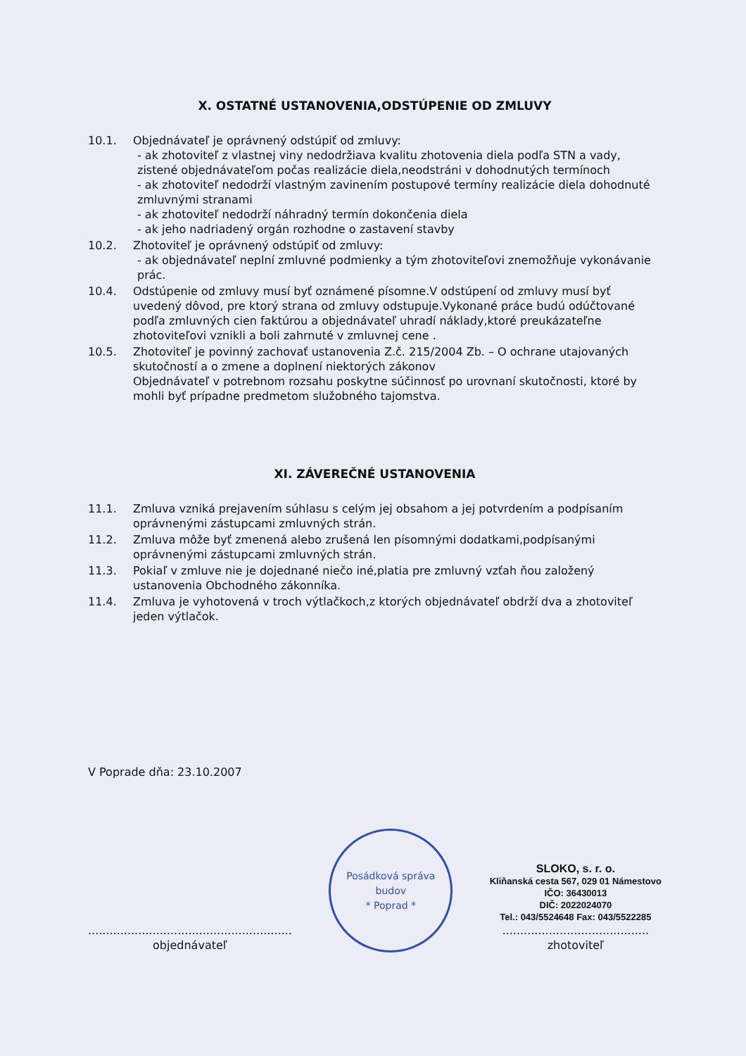X. OSTATNÉ USTANOVENIA,ODSTÚPENIE OD ZMLUVY
10.1. Objednávateľ je oprávnený odstúpiť od zmluvy:
- ak zhotoviteľ z vlastnej viny nedodržiava kvalitu zhotovenia diela podľa STN a vady, zistené objednávateľom počas realizácie diela,neodstráni v dohodnutých termínoch
- ak zhotoviteľ nedodrží vlastným zavinením postupové termíny realizácie diela dohodnuté zmluvnými stranami
- ak zhotoviteľ nedodrží náhradný termín dokončenia diela
- ak jeho nadriadený orgán rozhodne o zastavení stavby
10.2. Zhotoviteľ je oprávnený odstúpiť od zmluvy:
- ak objednávateľ neplní zmluvné podmienky a tým zhotoviteľovi znemožňuje vykonávanie prác.
10.4. Odstúpenie od zmluvy musí byť oznámené písomne.V odstúpení od zmluvy musí byť uvedený dôvod, pre ktorý strana od zmluvy odstupuje.Vykonané práce budú odúčtované podľa zmluvných cien faktúrou a objednávateľ uhradí náklady,ktoré preukázateľne zhotoviteľovi vznikli a boli zahrnuté v zmluvnej cene .
10.5. Zhotoviteľ je povinný zachovať ustanovenia Z.č. 215/2004 Zb. – O ochrane utajovaných skutočností a o zmene a doplnení niektorých zákonov
Objednávateľ v potrebnom rozsahu poskytne súčinnosť po urovnaní skutočnosti, ktoré by mohli byť prípadne predmetom služobného tajomstva.
XI. ZÁVEREČNÉ USTANOVENIA
11.1. Zmluva vzniká prejavením súhlasu s celým jej obsahom a jej potvrdením a podpísaním oprávnenými zástupcami zmluvných strán.
11.2. Zmluva môže byť zmenená alebo zrušená len písomnými dodatkami,podpísanými oprávnenými zástupcami zmluvných strán.
11.3. Pokiaľ v zmluve nie je dojednané niečo iné,platia pre zmluvný vzťah ňou založený ustanovenia Obchodného zákonníka.
11.4. Zmluva je vyhotovená v troch výtlačkoch,z ktorých objednávateľ obdrží dva a zhotoviteľ jeden výtlačok.
V Poprade dňa: 23.10.2007
.........................................................
objednávateľ
Posádková správa budov
* Poprad *
SLOKO, s. r. o.
Kliňanská cesta 567, 029 01 Námestovo
IČO: 36430013
DIČ: 2022024070
Tel.: 043/5524648 Fax: 043/5522285
.........................................
zhotoviteľ